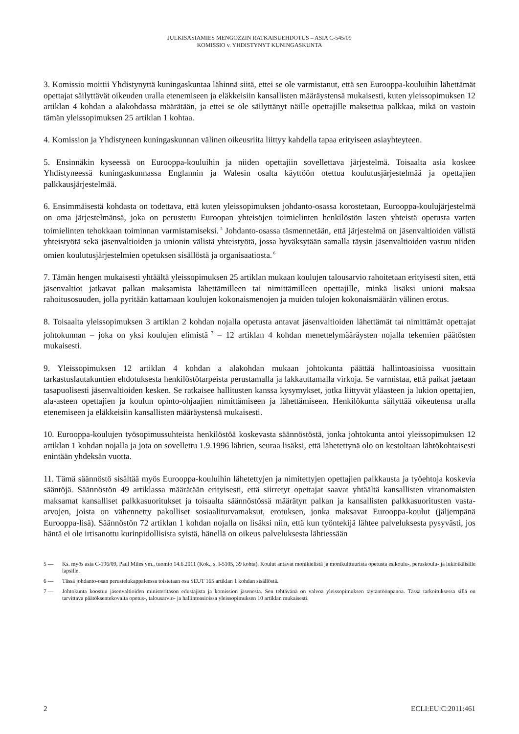JULKISASIAMIES MENGOZZIN RATKAISUEHDOTUS – ASIA C-545/09
KOMISSIO v. YHDISTYNYT KUNINGASKUNTA
3. Komissio moittii Yhdistynyttä kuningaskuntaa lähinnä siitä, ettei se ole varmistanut, että sen Eurooppa-kouluihin lähettämät opettajat säilyttävät oikeuden uralla etenemiseen ja eläkkeisiin kansallisten määräystensä mukaisesti, kuten yleissopimuksen 12 artiklan 4 kohdan a alakohdassa määrätään, ja ettei se ole säilyttänyt näille opettajille maksettua palkkaa, mikä on vastoin tämän yleissopimuksen 25 artiklan 1 kohtaa.
4. Komission ja Yhdistyneen kuningaskunnan välinen oikeusriita liittyy kahdella tapaa erityiseen asiayhteyteen.
5. Ensinnäkin kyseessä on Eurooppa-kouluihin ja niiden opettajiin sovellettava järjestelmä. Toisaalta asia koskee Yhdistyneessä kuningaskunnassa Englannin ja Walesin osalta käyttöön otettua koulutusjärjestelmää ja opettajien palkkausjärjestelmää.
6. Ensimmäisestä kohdasta on todettava, että kuten yleissopimuksen johdanto-osassa korostetaan, Eurooppa-koulujärjestelmä on oma järjestelmänsä, joka on perustettu Euroopan yhteisöjen toimielinten henkilöstön lasten yhteistä opetusta varten toimielinten tehokkaan toiminnan varmistamiseksi.<sup>5</sup> Johdanto-osassa täsmennetään, että järjestelmä on jäsenvaltioiden välistä yhteistyötä sekä jäsenvaltioiden ja unionin välistä yhteistyötä, jossa hyväksytään samalla täysin jäsenvaltioiden vastuu niiden omien koulutusjärjestelmien opetuksen sisällöstä ja organisaatiosta.<sup>6</sup>
7. Tämän hengen mukaisesti yhtäältä yleissopimuksen 25 artiklan mukaan koulujen talousarvio rahoitetaan erityisesti siten, että jäsenvaltiot jatkavat palkan maksamista lähettämilleen tai nimittämilleen opettajille, minkä lisäksi unioni maksaa rahoitusosuuden, jolla pyritään kattamaan koulujen kokonaismenojen ja muiden tulojen kokonaismäärän välinen erotus.
8. Toisaalta yleissopimuksen 3 artiklan 2 kohdan nojalla opetusta antavat jäsenvaltioiden lähettämät tai nimittämät opettajat johtokunnan – joka on yksi koulujen elimistä<sup>7</sup> – 12 artiklan 4 kohdan menettelymääräysten nojalla tekemien päätösten mukaisesti.
9. Yleissopimuksen 12 artiklan 4 kohdan a alakohdan mukaan johtokunta päättää hallintoasioissa vuosittain tarkastuslautakuntien ehdotuksesta henkilöstötarpeista perustamalla ja lakkauttamalla virkoja. Se varmistaa, että paikat jaetaan tasapuolisesti jäsenvaltioiden kesken. Se ratkaisee hallitusten kanssa kysymykset, jotka liittyvät yläasteen ja lukion opettajien, ala-asteen opettajien ja koulun opinto-ohjaajien nimittämiseen ja lähettämiseen. Henkilökunta säilyttää oikeutensa uralla etenemiseen ja eläkkeisiin kansallisten määräystensä mukaisesti.
10. Eurooppa-koulujen työsopimussuhteista henkilöstöä koskevasta säännöstöstä, jonka johtokunta antoi yleissopimuksen 12 artiklan 1 kohdan nojalla ja jota on sovellettu 1.9.1996 lähtien, seuraa lisäksi, että lähetettynä olo on kestoltaan lähtökohtaisesti enintään yhdeksän vuotta.
11. Tämä säännöstö sisältää myös Eurooppa-kouluihin lähetettyjen ja nimitettyjen opettajien palkkausta ja työehtoja koskevia sääntöjä. Säännöstön 49 artiklassa määrätään erityisesti, että siirretyt opettajat saavat yhtäältä kansallisten viranomaisten maksamat kansalliset palkkasuoritukset ja toisaalta säännöstössä määrätyn palkan ja kansallisten palkkasuoritusten vasta-arvojen, joista on vähennetty pakolliset sosiaaliturvamaksut, erotuksen, jonka maksavat Eurooppa-koulut (jäljempänä Eurooppa-lisä). Säännöstön 72 artiklan 1 kohdan nojalla on lisäksi niin, että kun työntekijä lähtee palveluksesta pysyvästi, jos häntä ei ole irtisanottu kurinpidollisista syistä, hänellä on oikeus palveluksesta lähtiessään
5 — Ks. myös asia C-196/09, Paul Miles ym., tuomio 14.6.2011 (Kok., s. I-5105, 39 kohta). Koulut antavat monikielistä ja monikulttuurista opetusta esikoulu-, peruskoulu- ja lukioikäisille lapsille.
6 — Tässä johdanto-osan perustelukappaleessa toistetaan osa SEUT 165 artiklan 1 kohdan sisällöstä.
7 — Johtokunta koostuu jäsenvaltioiden ministeritason edustajista ja komission jäsenestä. Sen tehtävänä on valvoa yleissopimuksen täytäntöönpanoa. Tässä tarkoituksessa sillä on tarvittava päätöksentekovalta opetus-, talousarvio- ja hallintoasioissa yleissopimuksen 10 artiklan mukaisesti.
2 ECLI:EU:C:2011:461